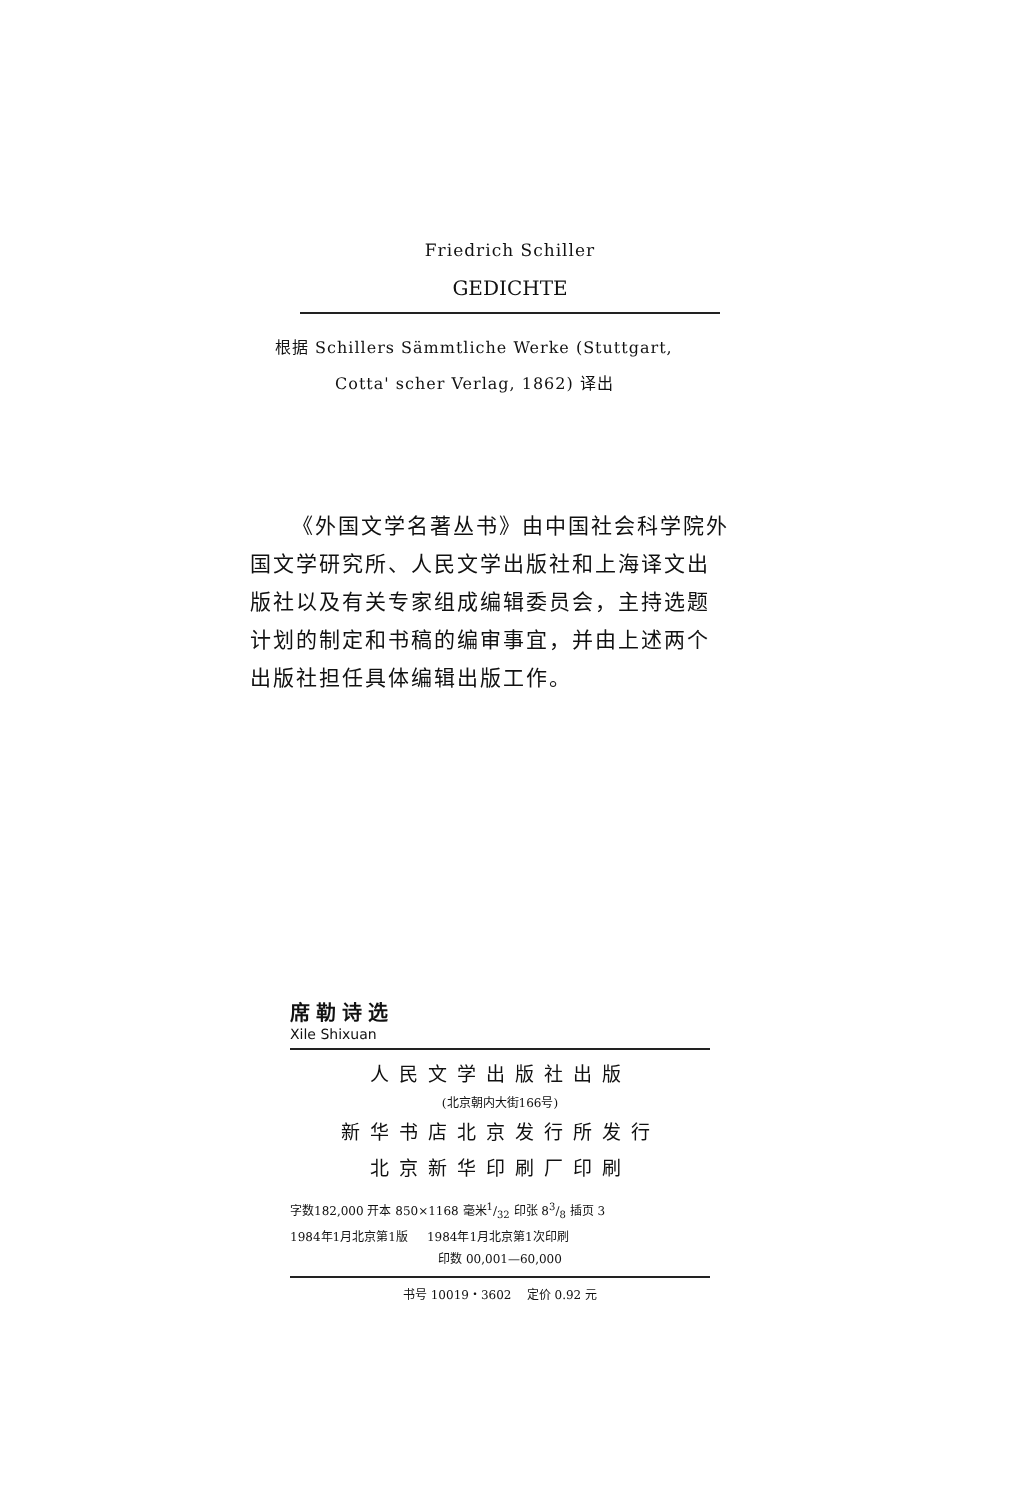Friedrich Schiller
GEDICHTE
根据 Schillers Sämmtliche Werke (Stuttgart,
Cotta' scher Verlag, 1862) 译出
《外国文学名著丛书》由中国社会科学院外国文学研究所、人民文学出版社和上海译文出版社以及有关专家组成编辑委员会，主持选题计划的制定和书稿的编审事宜，并由上述两个出版社担任具体编辑出版工作。
席勒诗选
Xile Shixuan
人民文学出版社出版
(北京朝内大街166号)
新华书店北京发行所发行
北京新华印刷厂印刷
字数182,000 开本 850×1168 毫米1/32 印张 83/8 插页 3
1984年1月北京第1版 1984年1月北京第1次印刷
印数 00,001—60,000
书号 10019・3602 定价 0.92 元